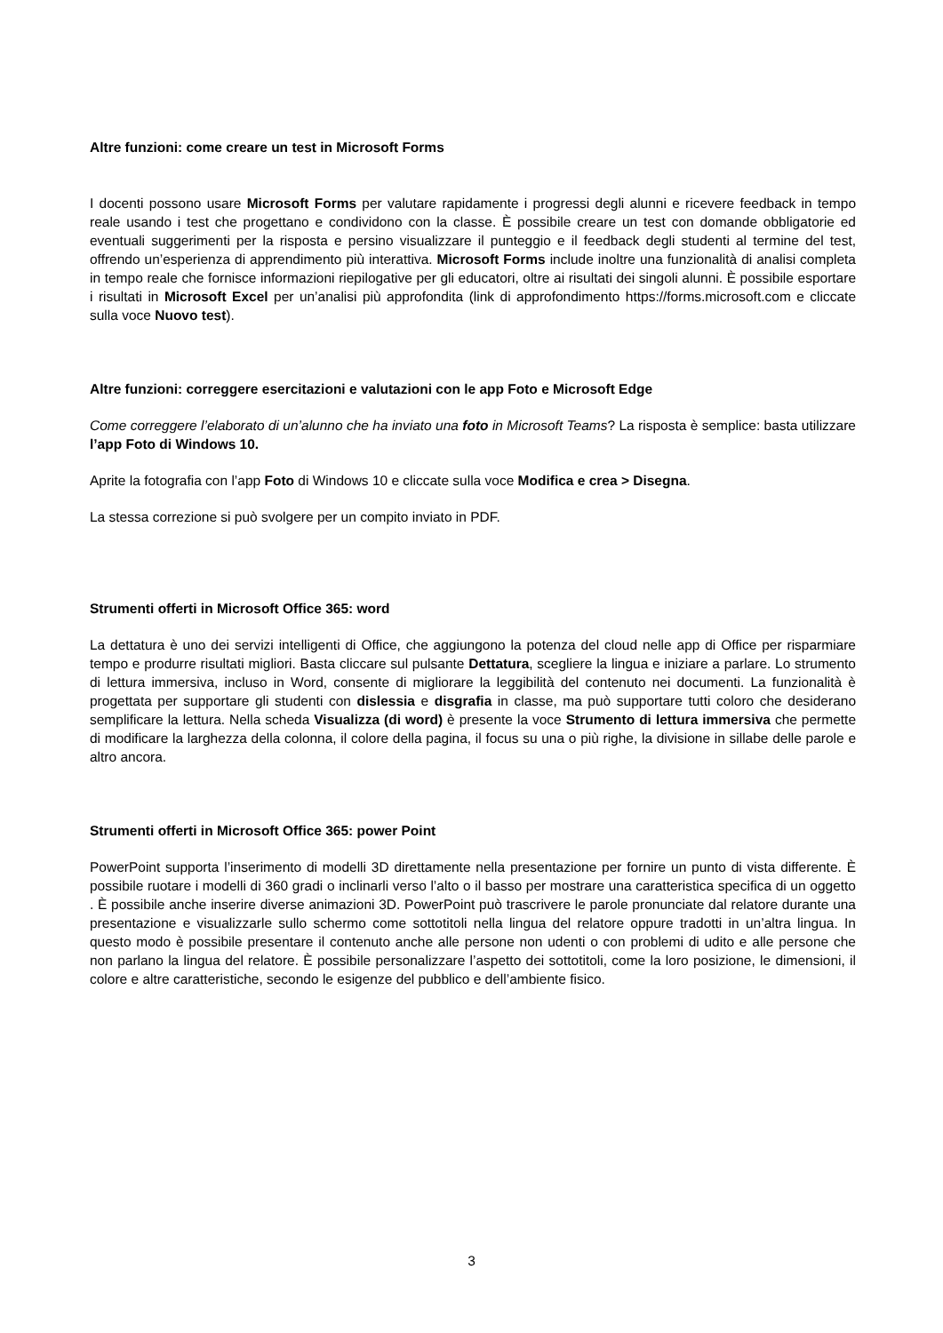Altre funzioni: come creare un test in Microsoft Forms
I docenti possono usare Microsoft Forms per valutare rapidamente i progressi degli alunni e ricevere feedback in tempo reale usando i test che progettano e condividono con la classe. È possibile creare un test con domande obbligatorie ed eventuali suggerimenti per la risposta e persino visualizzare il punteggio e il feedback degli studenti al termine del test, offrendo un’esperienza di apprendimento più interattiva. Microsoft Forms include inoltre una funzionalità di analisi completa in tempo reale che fornisce informazioni riepilogative per gli educatori, oltre ai risultati dei singoli alunni. È possibile esportare i risultati in Microsoft Excel per un’analisi più approfondita (link di approfondimento https://forms.microsoft.com e cliccate sulla voce Nuovo test).
Altre funzioni: correggere esercitazioni e valutazioni con le app Foto e Microsoft Edge
Come correggere l’elaborato di un’alunno che ha inviato una foto in Microsoft Teams? La risposta è semplice: basta utilizzare l’app Foto di Windows 10.
Aprite la fotografia con l’app Foto di Windows 10 e cliccate sulla voce Modifica e crea > Disegna.
La stessa correzione si può svolgere per un compito inviato in PDF.
Strumenti offerti in Microsoft Office 365: word
La dettatura è uno dei servizi intelligenti di Office, che aggiungono la potenza del cloud nelle app di Office per risparmiare tempo e produrre risultati migliori. Basta cliccare sul pulsante Dettatura, scegliere la lingua e iniziare a parlare. Lo strumento di lettura immersiva, incluso in Word, consente di migliorare la leggibilità del contenuto nei documenti. La funzionalità è progettata per supportare gli studenti con dislessia e disgrafia in classe, ma può supportare tutti coloro che desiderano semplificare la lettura. Nella scheda Visualizza (di word) è presente la voce Strumento di lettura immersiva che permette di modificare la larghezza della colonna, il colore della pagina, il focus su una o più righe, la divisione in sillabe delle parole e altro ancora.
Strumenti offerti in Microsoft Office 365: power Point
PowerPoint supporta l’inserimento di modelli 3D direttamente nella presentazione per fornire un punto di vista differente. È possibile ruotare i modelli di 360 gradi o inclinarli verso l’alto o il basso per mostrare una caratteristica specifica di un oggetto . È possibile anche inserire diverse animazioni 3D. PowerPoint può trascrivere le parole pronunciate dal relatore durante una presentazione e visualizzarle sullo schermo come sottotitoli nella lingua del relatore oppure tradotti in un’altra lingua. In questo modo è possibile presentare il contenuto anche alle persone non udenti o con problemi di udito e alle persone che non parlano la lingua del relatore. È possibile personalizzare l’aspetto dei sottotitoli, come la loro posizione, le dimensioni, il colore e altre caratteristiche, secondo le esigenze del pubblico e dell’ambiente fisico.
3